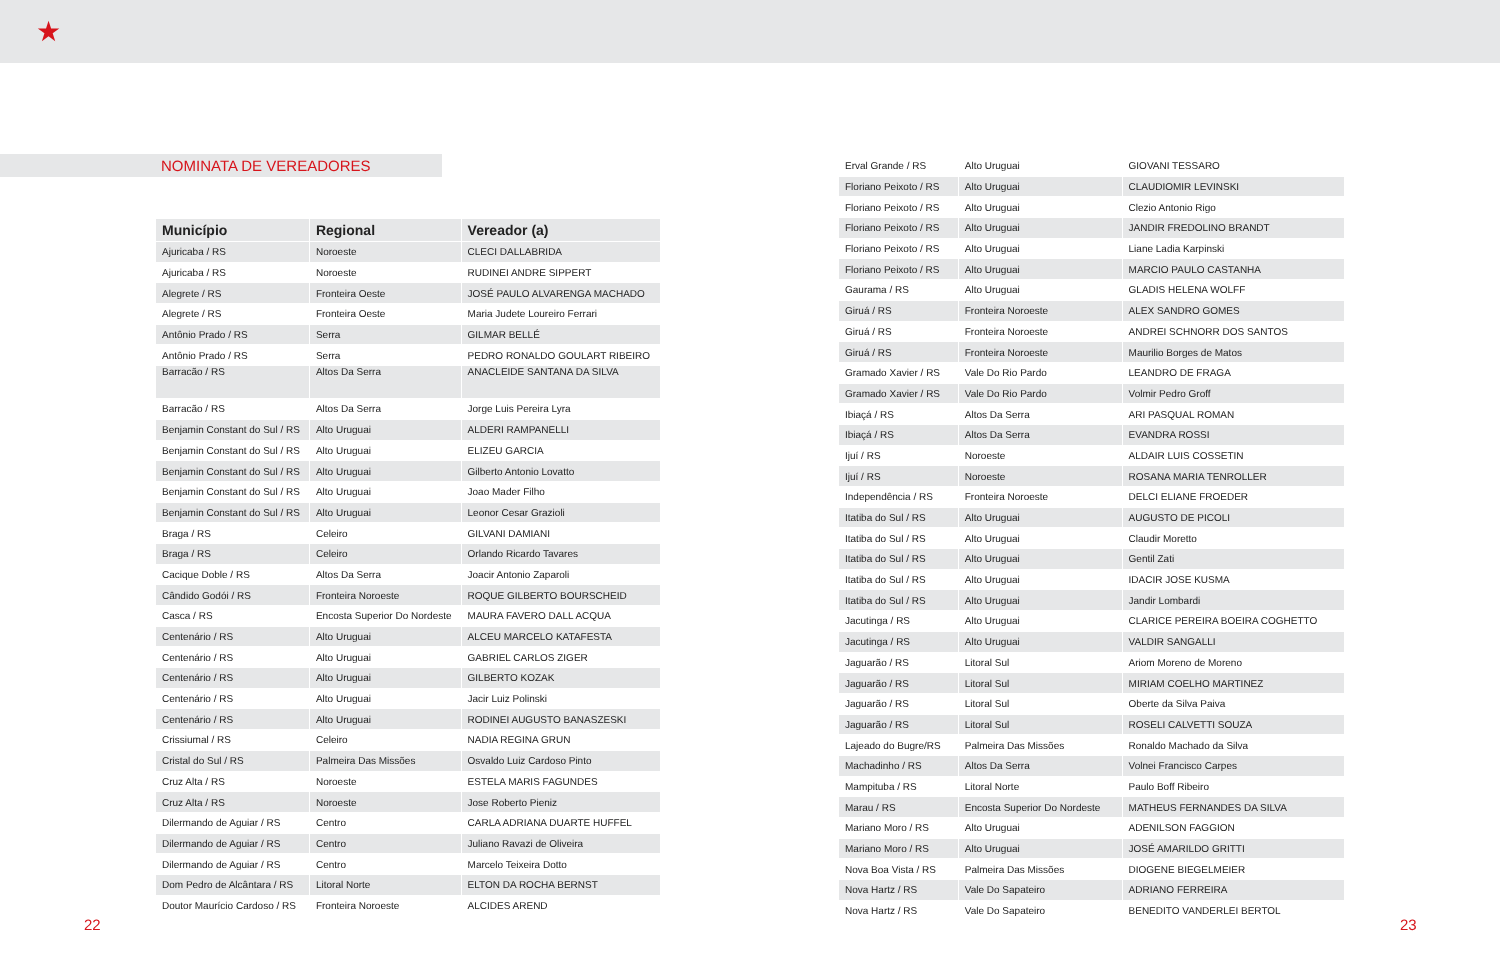★
NOMINATA DE VEREADORES
| Município | Regional | Vereador (a) |
| --- | --- | --- |
| Ajuricaba / RS | Noroeste | CLECI DALLABRIDA |
| Ajuricaba / RS | Noroeste | RUDINEI ANDRE SIPPERT |
| Alegrete / RS | Fronteira Oeste | JOSÉ PAULO ALVARENGA MACHADO |
| Alegrete / RS | Fronteira Oeste | Maria Judete Loureiro Ferrari |
| Antônio Prado / RS | Serra | GILMAR BELLÉ |
| Antônio Prado / RS | Serra | PEDRO RONALDO GOULART RIBEIRO |
| Barracão / RS | Altos Da Serra | ANACLEIDE SANTANA DA SILVA |
| Barracão / RS | Altos Da Serra | Jorge Luis Pereira Lyra |
| Benjamin Constant do Sul / RS | Alto Uruguai | ALDERI RAMPANELLI |
| Benjamin Constant do Sul / RS | Alto Uruguai | ELIZEU GARCIA |
| Benjamin Constant do Sul / RS | Alto Uruguai | Gilberto Antonio Lovatto |
| Benjamin Constant do Sul / RS | Alto Uruguai | Joao Mader Filho |
| Benjamin Constant do Sul / RS | Alto Uruguai | Leonor Cesar Grazioli |
| Braga / RS | Celeiro | GILVANI DAMIANI |
| Braga / RS | Celeiro | Orlando Ricardo Tavares |
| Cacique Doble / RS | Altos Da Serra | Joacir Antonio Zaparoli |
| Cândido Godói / RS | Fronteira Noroeste | ROQUE GILBERTO BOURSCHEID |
| Casca / RS | Encosta Superior Do Nordeste | MAURA FAVERO DALL ACQUA |
| Centenário / RS | Alto Uruguai | ALCEU MARCELO KATAFESTA |
| Centenário / RS | Alto Uruguai | GABRIEL CARLOS ZIGER |
| Centenário / RS | Alto Uruguai | GILBERTO KOZAK |
| Centenário / RS | Alto Uruguai | Jacir Luiz Polinski |
| Centenário / RS | Alto Uruguai | RODINEI AUGUSTO BANASZESKI |
| Crissiumal / RS | Celeiro | NADIA REGINA GRUN |
| Cristal do Sul / RS | Palmeira Das Missões | Osvaldo Luiz Cardoso Pinto |
| Cruz Alta / RS | Noroeste | ESTELA MARIS FAGUNDES |
| Cruz Alta / RS | Noroeste | Jose Roberto Pieniz |
| Dilermando de Aguiar / RS | Centro | CARLA ADRIANA DUARTE HUFFEL |
| Dilermando de Aguiar / RS | Centro | Juliano Ravazi de Oliveira |
| Dilermando de Aguiar / RS | Centro | Marcelo Teixeira Dotto |
| Dom Pedro de Alcântara / RS | Litoral Norte | ELTON DA ROCHA BERNST |
| Doutor Maurício Cardoso / RS | Fronteira Noroeste | ALCIDES AREND |
| Erval Grande / RS | Alto Uruguai | GIOVANI TESSARO |
| Floriano Peixoto / RS | Alto Uruguai | CLAUDIOMIR LEVINSKI |
| Floriano Peixoto / RS | Alto Uruguai | Clezio Antonio Rigo |
| Floriano Peixoto / RS | Alto Uruguai | JANDIR FREDOLINO BRANDT |
| Floriano Peixoto / RS | Alto Uruguai | Liane Ladia Karpinski |
| Floriano Peixoto / RS | Alto Uruguai | MARCIO PAULO CASTANHA |
| Gaurama / RS | Alto Uruguai | GLADIS HELENA WOLFF |
| Giruá / RS | Fronteira Noroeste | ALEX SANDRO GOMES |
| Giruá / RS | Fronteira Noroeste | ANDREI SCHNORR DOS SANTOS |
| Giruá / RS | Fronteira Noroeste | Maurilio Borges de Matos |
| Gramado Xavier / RS | Vale Do Rio Pardo | LEANDRO DE FRAGA |
| Gramado Xavier / RS | Vale Do Rio Pardo | Volmir Pedro Groff |
| Ibiaçá / RS | Altos Da Serra | ARI PASQUAL ROMAN |
| Ibiaçá / RS | Altos Da Serra | EVANDRA ROSSI |
| Ijuí / RS | Noroeste | ALDAIR LUIS COSSETIN |
| Ijuí / RS | Noroeste | ROSANA MARIA TENROLLER |
| Independência / RS | Fronteira Noroeste | DELCI ELIANE FROEDER |
| Itatiba do Sul / RS | Alto Uruguai | AUGUSTO DE PICOLI |
| Itatiba do Sul / RS | Alto Uruguai | Claudir Moretto |
| Itatiba do Sul / RS | Alto Uruguai | Gentil Zati |
| Itatiba do Sul / RS | Alto Uruguai | IDACIR JOSE KUSMA |
| Itatiba do Sul / RS | Alto Uruguai | Jandir Lombardi |
| Jacutinga / RS | Alto Uruguai | CLARICE PEREIRA BOEIRA COGHETTO |
| Jacutinga / RS | Alto Uruguai | VALDIR SANGALLI |
| Jaguarão / RS | Litoral Sul | Ariom Moreno de Moreno |
| Jaguarão / RS | Litoral Sul | MIRIAM COELHO MARTINEZ |
| Jaguarão / RS | Litoral Sul | Oberte da Silva Paiva |
| Jaguarão / RS | Litoral Sul | ROSELI CALVETTI SOUZA |
| Lajeado do Bugre/RS | Palmeira Das Missões | Ronaldo Machado da Silva |
| Machadinho / RS | Altos Da Serra | Volnei Francisco Carpes |
| Mampituba / RS | Litoral Norte | Paulo Boff Ribeiro |
| Marau / RS | Encosta Superior Do Nordeste | MATHEUS FERNANDES DA SILVA |
| Mariano Moro / RS | Alto Uruguai | ADENILSON FAGGION |
| Mariano Moro / RS | Alto Uruguai | JOSÉ AMARILDO GRITTI |
| Nova Boa Vista / RS | Palmeira Das Missões | DIOGENE BIEGELMEIER |
| Nova Hartz / RS | Vale Do Sapateiro | ADRIANO FERREIRA |
| Nova Hartz / RS | Vale Do Sapateiro | BENEDITO VANDERLEI BERTOL |
22 23